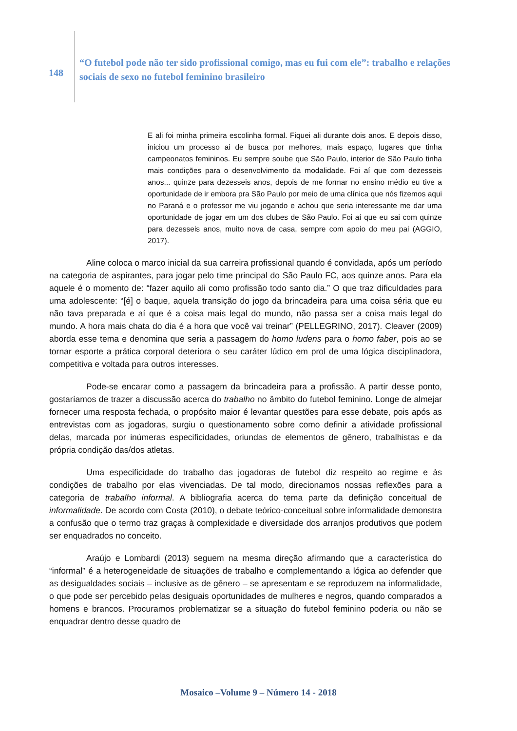148
“O futebol pode não ter sido profissional comigo, mas eu fui com ele”: trabalho e relações sociais de sexo no futebol feminino brasileiro
E ali foi minha primeira escolinha formal. Fiquei ali durante dois anos. E depois disso, iniciou um processo ai de busca por melhores, mais espaço, lugares que tinha campeonatos femininos. Eu sempre soube que São Paulo, interior de São Paulo tinha mais condições para o desenvolvimento da modalidade. Foi aí que com dezesseis anos... quinze para dezesseis anos, depois de me formar no ensino médio eu tive a oportunidade de ir embora pra São Paulo por meio de uma clínica que nós fizemos aqui no Paraná e o professor me viu jogando e achou que seria interessante me dar uma oportunidade de jogar em um dos clubes de São Paulo. Foi aí que eu sai com quinze para dezesseis anos, muito nova de casa, sempre com apoio do meu pai (AGGIO, 2017).
Aline coloca o marco inicial da sua carreira profissional quando é convidada, após um período na categoria de aspirantes, para jogar pelo time principal do São Paulo FC, aos quinze anos. Para ela aquele é o momento de: “fazer aquilo ali como profissão todo santo dia.” O que traz dificuldades para uma adolescente: “[é] o baque, aquela transição do jogo da brincadeira para uma coisa séria que eu não tava preparada e aí que é a coisa mais legal do mundo, não passa ser a coisa mais legal do mundo. A hora mais chata do dia é a hora que você vai treinar” (PELLEGRINO, 2017). Cleaver (2009) aborda esse tema e denomina que seria a passagem do homo ludens para o homo faber, pois ao se tornar esporte a prática corporal deteriora o seu caráter lúdico em prol de uma lógica disciplinadora, competitiva e voltada para outros interesses.
Pode-se encarar como a passagem da brincadeira para a profissão. A partir desse ponto, gostaríamos de trazer a discussão acerca do trabalho no âmbito do futebol feminino. Longe de almejar fornecer uma resposta fechada, o propósito maior é levantar questões para esse debate, pois após as entrevistas com as jogadoras, surgiu o questionamento sobre como definir a atividade profissional delas, marcada por inúmeras especificidades, oriundas de elementos de gênero, trabalhistas e da própria condição das/dos atletas.
Uma especificidade do trabalho das jogadoras de futebol diz respeito ao regime e às condições de trabalho por elas vivenciadas. De tal modo, direcionamos nossas reflexões para a categoria de trabalho informal. A bibliografia acerca do tema parte da definição conceitual de informalidade. De acordo com Costa (2010), o debate teórico-conceitual sobre informalidade demonstra a confusão que o termo traz graças à complexidade e diversidade dos arranjos produtivos que podem ser enquadrados no conceito.
Araújo e Lombardi (2013) seguem na mesma direção afirmando que a característica do “informal” é a heterogeneidade de situações de trabalho e complementando a lógica ao defender que as desigualdades sociais – inclusive as de gênero – se apresentam e se reproduzem na informalidade, o que pode ser percebido pelas desiguais oportunidades de mulheres e negros, quando comparados a homens e brancos. Procuramos problematizar se a situação do futebol feminino poderia ou não se enquadrar dentro desse quadro de
Mosaico –Volume 9 – Número 14 - 2018